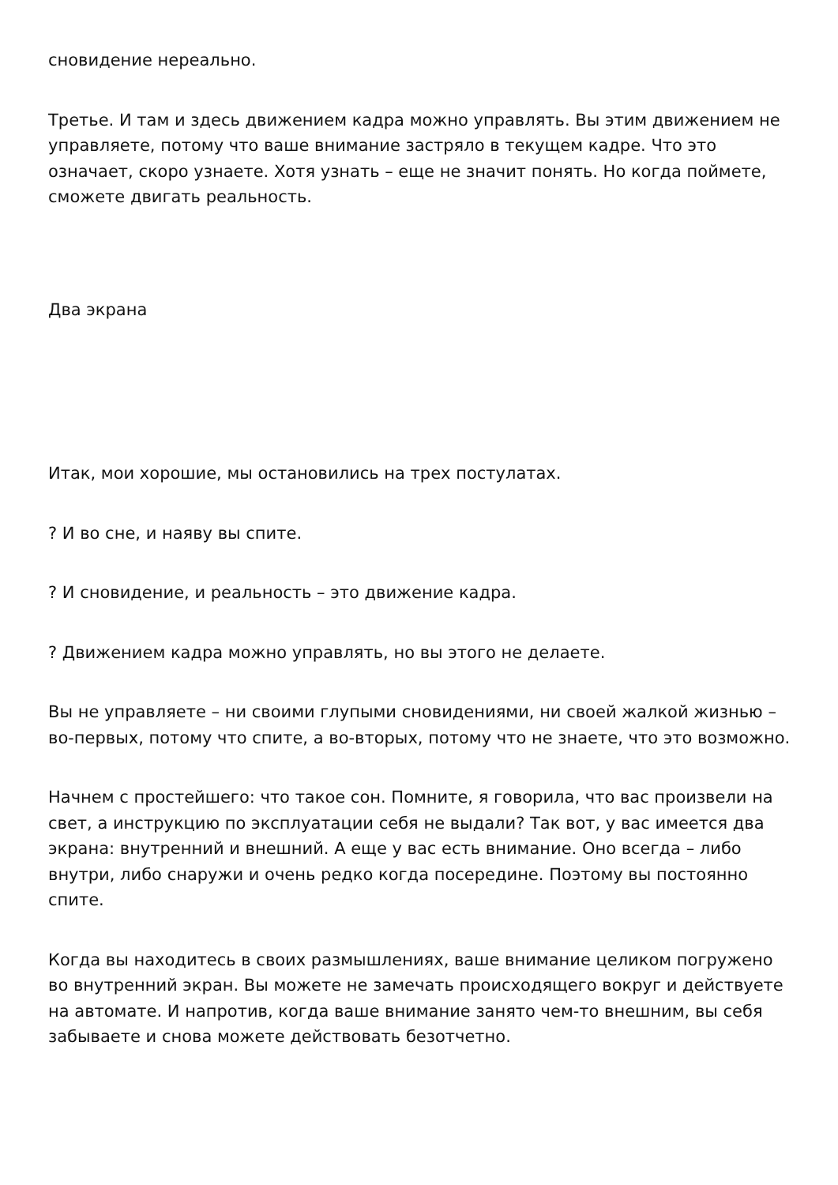сновидение нереально.
Третье. И там и здесь движением кадра можно управлять. Вы этим движением не управляете, потому что ваше внимание застряло в текущем кадре. Что это означает, скоро узнаете. Хотя узнать – еще не значит понять. Но когда поймете, сможете двигать реальность.
Два экрана
Итак, мои хорошие, мы остановились на трех постулатах.
? И во сне, и наяву вы спите.
? И сновидение, и реальность – это движение кадра.
? Движением кадра можно управлять, но вы этого не делаете.
Вы не управляете – ни своими глупыми сновидениями, ни своей жалкой жизнью – во-первых, потому что спите, а во-вторых, потому что не знаете, что это возможно.
Начнем с простейшего: что такое сон. Помните, я говорила, что вас произвели на свет, а инструкцию по эксплуатации себя не выдали? Так вот, у вас имеется два экрана: внутренний и внешний. А еще у вас есть внимание. Оно всегда – либо внутри, либо снаружи и очень редко когда посередине. Поэтому вы постоянно спите.
Когда вы находитесь в своих размышлениях, ваше внимание целиком погружено во внутренний экран. Вы можете не замечать происходящего вокруг и действуете на автомате. И напротив, когда ваше внимание занято чем-то внешним, вы себя забываете и снова можете действовать безотчетно.